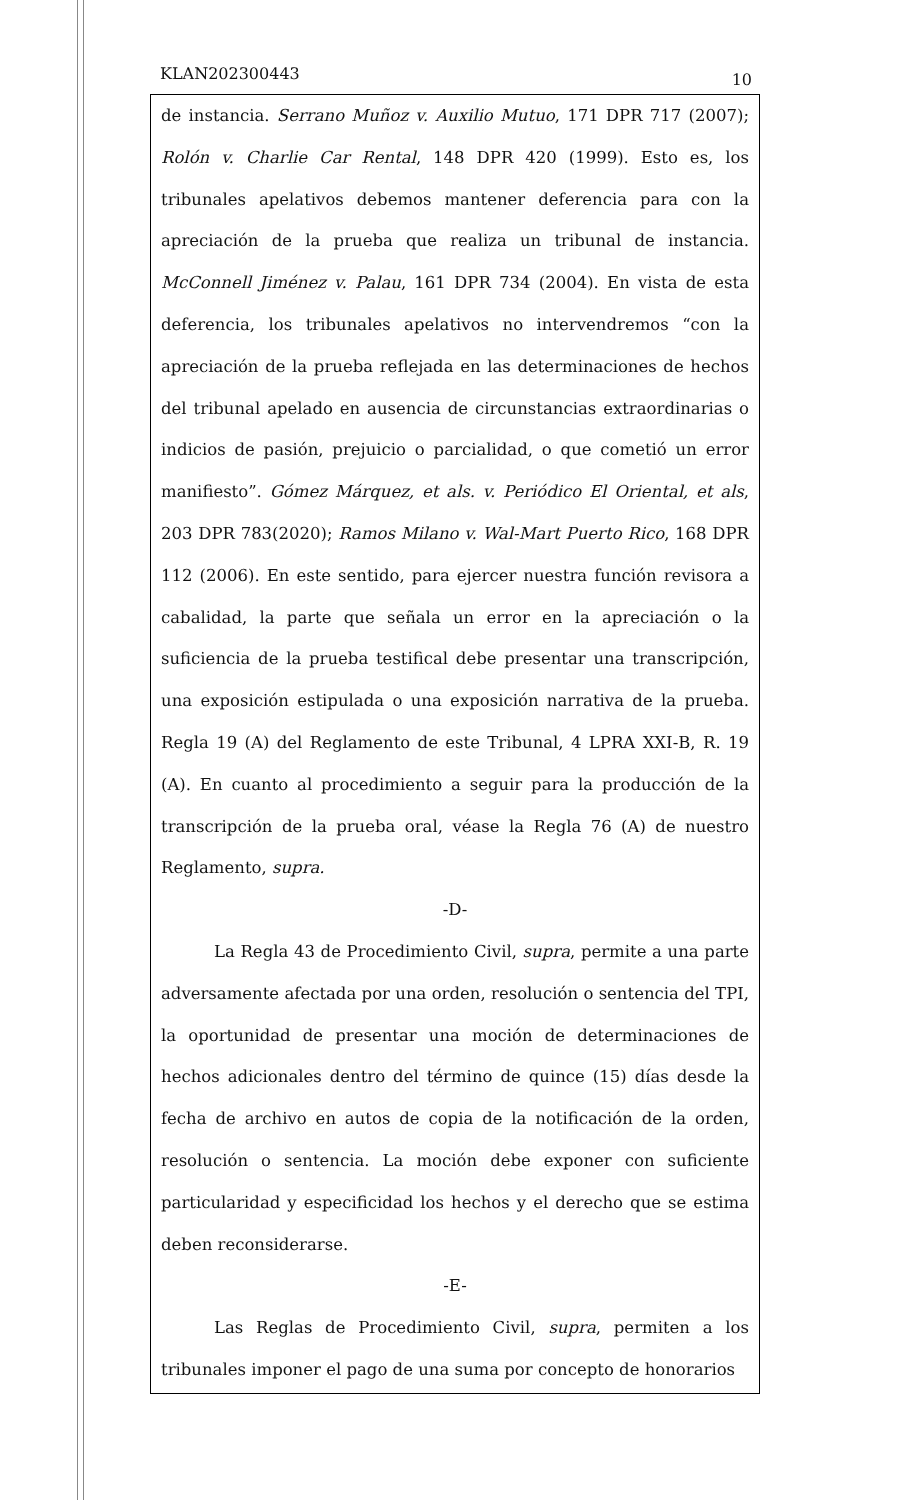KLAN202300443 10
de instancia. Serrano Muñoz v. Auxilio Mutuo, 171 DPR 717 (2007); Rolón v. Charlie Car Rental, 148 DPR 420 (1999). Esto es, los tribunales apelativos debemos mantener deferencia para con la apreciación de la prueba que realiza un tribunal de instancia. McConnell Jiménez v. Palau, 161 DPR 734 (2004). En vista de esta deferencia, los tribunales apelativos no intervendremos “con la apreciación de la prueba reflejada en las determinaciones de hechos del tribunal apelado en ausencia de circunstancias extraordinarias o indicios de pasión, prejuicio o parcialidad, o que cometió un error manifiesto”. Gómez Márquez, et als. v. Periódico El Oriental, et als, 203 DPR 783(2020); Ramos Milano v. Wal-Mart Puerto Rico, 168 DPR 112 (2006). En este sentido, para ejercer nuestra función revisora a cabalidad, la parte que señala un error en la apreciación o la suficiencia de la prueba testifical debe presentar una transcripción, una exposición estipulada o una exposición narrativa de la prueba. Regla 19 (A) del Reglamento de este Tribunal, 4 LPRA XXI-B, R. 19 (A). En cuanto al procedimiento a seguir para la producción de la transcripción de la prueba oral, véase la Regla 76 (A) de nuestro Reglamento, supra.
-D-
La Regla 43 de Procedimiento Civil, supra, permite a una parte adversamente afectada por una orden, resolución o sentencia del TPI, la oportunidad de presentar una moción de determinaciones de hechos adicionales dentro del término de quince (15) días desde la fecha de archivo en autos de copia de la notificación de la orden, resolución o sentencia. La moción debe exponer con suficiente particularidad y especificidad los hechos y el derecho que se estima deben reconsiderarse.
-E-
Las Reglas de Procedimiento Civil, supra, permiten a los tribunales imponer el pago de una suma por concepto de honorarios